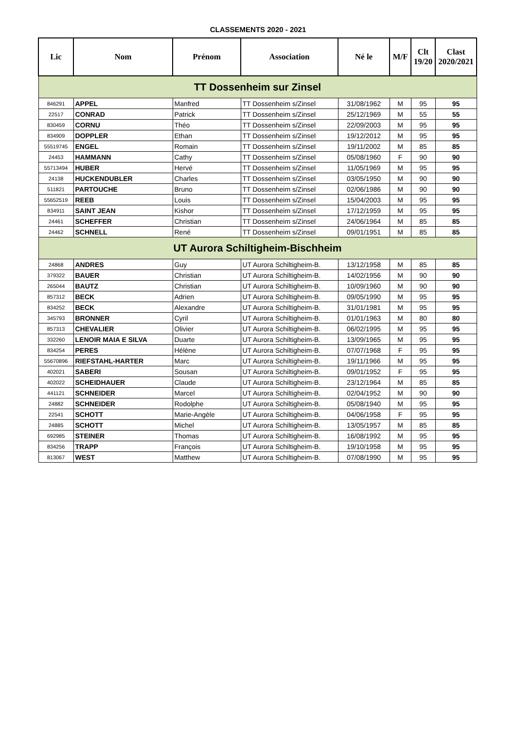CLASSEMENTS 2020 - 2021
| Lic | Nom | Prénom | Association | Né le | M/F | Clt 19/20 | Clast 2020/2021 |
| --- | --- | --- | --- | --- | --- | --- | --- |
| TT Dossenheim sur Zinsel | | | | | | | |
| 846291 | APPEL | Manfred | TT Dossenheim s/Zinsel | 31/08/1962 | M | 95 | 95 |
| 22517 | CONRAD | Patrick | TT Dossenheim s/Zinsel | 25/12/1969 | M | 55 | 55 |
| 830459 | CORNU | Théo | TT Dossenheim s/Zinsel | 22/09/2003 | M | 95 | 95 |
| 834909 | DOPPLER | Ethan | TT Dossenheim s/Zinsel | 19/12/2012 | M | 95 | 95 |
| 55519745 | ENGEL | Romain | TT Dossenheim s/Zinsel | 19/11/2002 | M | 85 | 85 |
| 24453 | HAMMANN | Cathy | TT Dossenheim s/Zinsel | 05/08/1960 | F | 90 | 90 |
| 55713494 | HUBER | Hervé | TT Dossenheim s/Zinsel | 11/05/1969 | M | 95 | 95 |
| 24138 | HUCKENDUBLER | Charles | TT Dossenheim s/Zinsel | 03/05/1950 | M | 90 | 90 |
| 511821 | PARTOUCHE | Bruno | TT Dossenheim s/Zinsel | 02/06/1986 | M | 90 | 90 |
| 55652519 | REEB | Louis | TT Dossenheim s/Zinsel | 15/04/2003 | M | 95 | 95 |
| 834911 | SAINT JEAN | Kishor | TT Dossenheim s/Zinsel | 17/12/1959 | M | 95 | 95 |
| 24461 | SCHEFFER | Christian | TT Dossenheim s/Zinsel | 24/06/1964 | M | 85 | 85 |
| 24462 | SCHNELL | René | TT Dossenheim s/Zinsel | 09/01/1951 | M | 85 | 85 |
| UT Aurora Schiltigheim-Bischheim | | | | | | | |
| 24868 | ANDRES | Guy | UT Aurora Schiltigheim-B. | 13/12/1958 | M | 85 | 85 |
| 379322 | BAUER | Christian | UT Aurora Schiltigheim-B. | 14/02/1956 | M | 90 | 90 |
| 265044 | BAUTZ | Christian | UT Aurora Schiltigheim-B. | 10/09/1960 | M | 90 | 90 |
| 857312 | BECK | Adrien | UT Aurora Schiltigheim-B. | 09/05/1990 | M | 95 | 95 |
| 834252 | BECK | Alexandre | UT Aurora Schiltigheim-B. | 31/01/1981 | M | 95 | 95 |
| 345793 | BRONNER | Cyril | UT Aurora Schiltigheim-B. | 01/01/1963 | M | 80 | 80 |
| 857313 | CHEVALIER | Olivier | UT Aurora Schiltigheim-B. | 06/02/1995 | M | 95 | 95 |
| 332260 | LENOIR MAIA E SILVA | Duarte | UT Aurora Schiltigheim-B. | 13/09/1965 | M | 95 | 95 |
| 834254 | PERES | Hélène | UT Aurora Schiltigheim-B. | 07/07/1968 | F | 95 | 95 |
| 55670896 | RIEFSTAHL-HARTER | Marc | UT Aurora Schiltigheim-B. | 19/11/1966 | M | 95 | 95 |
| 402021 | SABERI | Sousan | UT Aurora Schiltigheim-B. | 09/01/1952 | F | 95 | 95 |
| 402022 | SCHEIDHAUER | Claude | UT Aurora Schiltigheim-B. | 23/12/1964 | M | 85 | 85 |
| 441121 | SCHNEIDER | Marcel | UT Aurora Schiltigheim-B. | 02/04/1952 | M | 90 | 90 |
| 24882 | SCHNEIDER | Rodolphe | UT Aurora Schiltigheim-B. | 05/08/1940 | M | 95 | 95 |
| 22541 | SCHOTT | Marie-Angèle | UT Aurora Schiltigheim-B. | 04/06/1958 | F | 95 | 95 |
| 24885 | SCHOTT | Michel | UT Aurora Schiltigheim-B. | 13/05/1957 | M | 85 | 85 |
| 692985 | STEINER | Thomas | UT Aurora Schiltigheim-B. | 16/08/1992 | M | 95 | 95 |
| 834256 | TRAPP | François | UT Aurora Schiltigheim-B. | 19/10/1958 | M | 95 | 95 |
| 813067 | WEST | Matthew | UT Aurora Schiltigheim-B. | 07/08/1990 | M | 95 | 95 |